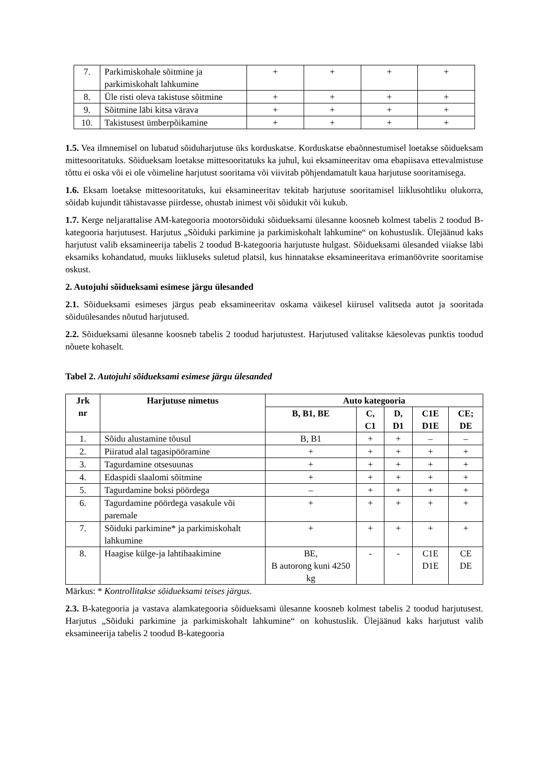| 7. | Parkimiskohale sõitmine ja parkimiskohalt lahkumine | + | + | + | + |
| 8. | Üle risti oleva takistuse sõitmine | + | + | + | + |
| 9. | Sõitmine läbi kitsa värava | + | + | + | + |
| 10. | Takistusest ümberpõikamine | + | + | + | + |
1.5. Vea ilmnemisel on lubatud sõiduharjutuse üks korduskatse. Korduskatse ebaõnnestumisel loetakse sõidueksam mittesooritatuks. Sõidueksam loetakse mittesooritatuks ka juhul, kui eksamineeritav oma ebapiisava ettevalmistuse tõttu ei oska või ei ole võimeline harjutust sooritama või viivitab põhjendamatult kaua harjutuse sooritamisega.
1.6. Eksam loetakse mittesooritatuks, kui eksamineeritav tekitab harjutuse sooritamisel liiklusohtliku olukorra, sõidab kujundit tähistavasse piirdesse, ohustab inimest või sõidukit või kukub.
1.7. Kerge neljarattalise AM-kategooria mootorsõiduki sõidueksami ülesanne koosneb kolmest tabelis 2 toodud B-kategooria harjutusest. Harjutus „Sõiduki parkimine ja parkimiskohalt lahkumine“ on kohustuslik. Ülejäänud kaks harjutust valib eksamineerija tabelis 2 toodud B-kategooria harjutuste hulgast. Sõidueksami ülesanded viiakse läbi eksamiks kohandatud, muuks liikluseks suletud platsil, kus hinnatakse eksamineeritava erimanöövrite sooritamise oskust.
2. Autojuhi sõidueksami esimese järgu ülesanded
2.1. Sõidueksami esimeses järgus peab eksamineeritav oskama väikesel kiirusel valitseda autot ja sooritada sõiduülesandes nõutud harjutused.
2.2. Sõidueksami ülesanne koosneb tabelis 2 toodud harjutustest. Harjutused valitakse käesolevas punktis toodud nõuete kohaselt.
Tabel 2. Autojuhi sõidueksami esimese järgu ülesanded
| Jrk nr | Harjutuse nimetus | Auto kategooria | | | | |
| --- | --- | --- | --- | --- | --- | --- |
| | | B, B1, BE | C, C1 | D, D1 | C1E D1E | CE; DE |
| 1. | Sõidu alustamine tõusul | B, B1 | + | + | – | – |
| 2. | Piiratud alal tagasipööramine | + | + | + | + | + |
| 3. | Tagurdamine otsesuunas | + | + | + | + | + |
| 4. | Edaspidi slaalomi sõitmine | + | + | + | + | + |
| 5. | Tagurdamine boksi pöördega | – | + | + | + | + |
| 6. | Tagurdamine pöördega vasakule või paremale | + | + | + | + | + |
| 7. | Sõiduki parkimine* ja parkimiskohalt lahkumine | + | + | + | + | + |
| 8. | Haagise külge-ja lahtihaakimine | BE, B autorong kuni 4250 kg | - | - | C1E D1E | CE DE |
Märkus: * Kontrollitakse sõidueksami teises järgus.
2.3. B-kategooria ja vastava alamkategooria sõidueksami ülesanne koosneb kolmest tabelis 2 toodud harjutusest. Harjutus „Sõiduki parkimine ja parkimiskohalt lahkumine“ on kohustuslik. Ülejäänud kaks harjutust valib eksamineerija tabelis 2 toodud B-kategooria